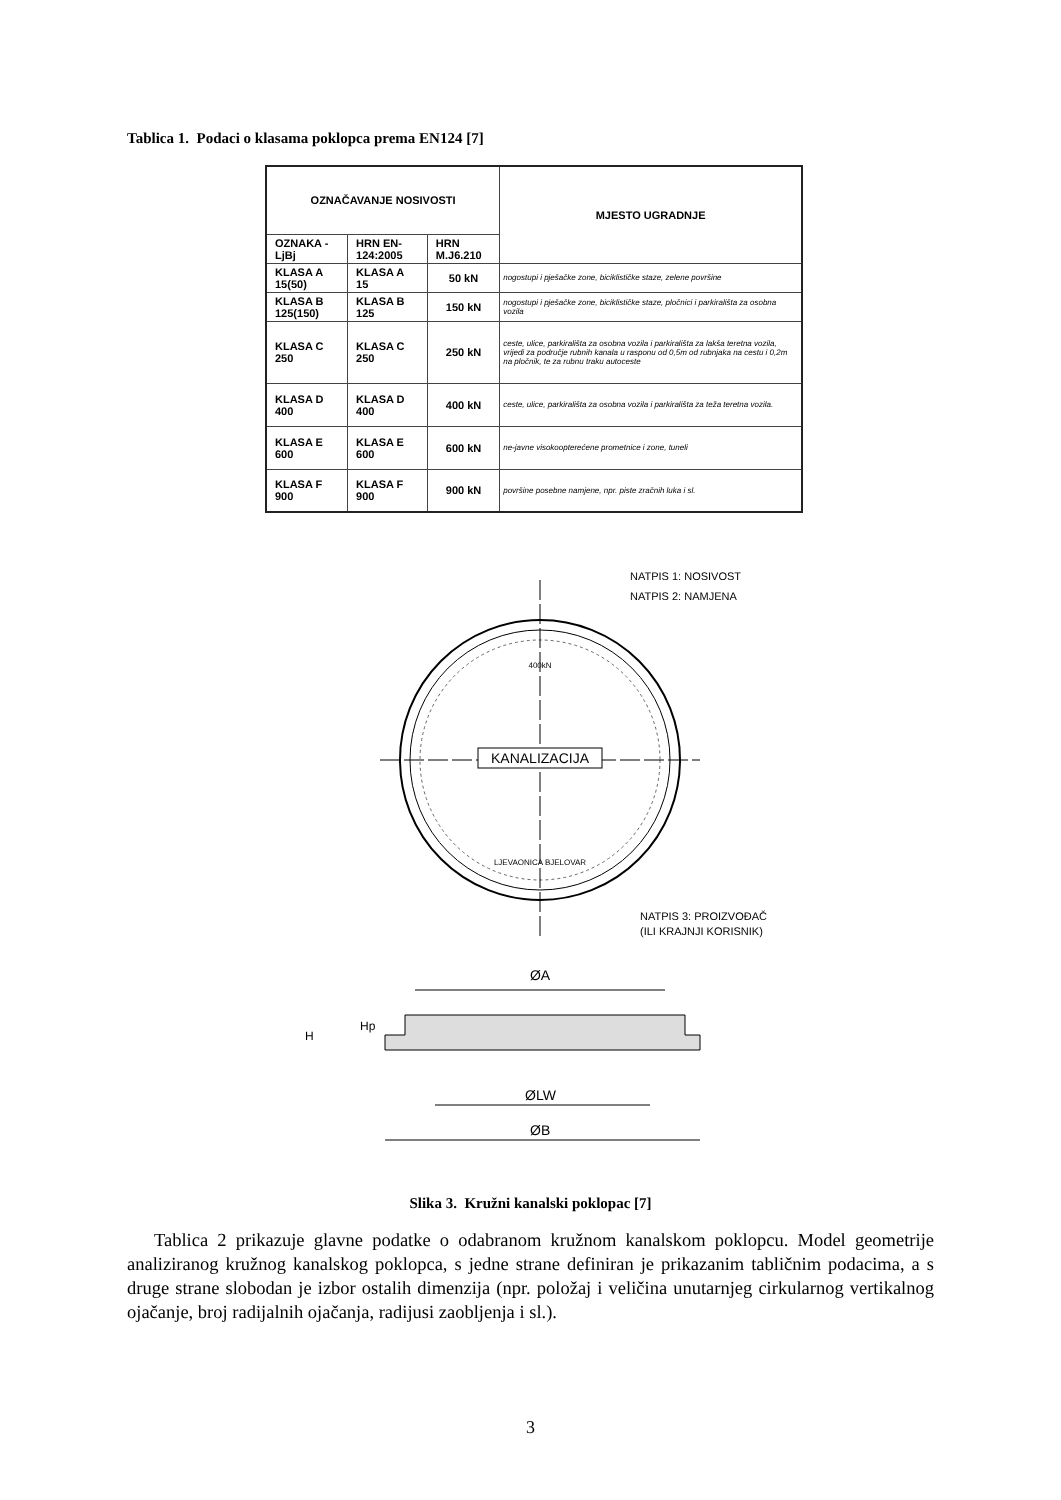Tablica 1. Podaci o klasama poklopca prema EN124 [7]
| OZNAČAVANJE NOSIVOSTI | | | MJESTO UGRADNJE |
| --- | --- | --- | --- |
| OZNAKA - LjBj | HRN EN-124:2005 | HRN M.J6.210 | |
| KLASA A 15(50) | KLASA A 15 | 50 kN | nogostupi i pješačke zone, biciklističke staze, zelene površine |
| KLASA B 125(150) | KLASA B 125 | 150 kN | nogostupi i pješačke zone, biciklističke staze, pločnici i parkirališta za osobna vozila |
| KLASA C 250 | KLASA C 250 | 250 kN | ceste, ulice, parkirališta za osobna vozila i parkirališta za lakša teretna vozila, vrijedi za područje rubnih kanala u rasponu od 0,5m od rubnjaka na cestu i 0,2m na pločnik, te za rubnu traku autoceste |
| KLASA D 400 | KLASA D 400 | 400 kN | ceste, ulice, parkirališta za osobna vozila i parkirališta za teža teretna vozila. |
| KLASA E 600 | KLASA E 600 | 600 kN | ne-javne visokoopterećene prometnice i zone, tuneli |
| KLASA F 900 | KLASA F 900 | 900 kN | površine posebne namjene, npr. piste zračnih luka i sl. |
KANALIZACIJA
400kN
LJEVAONICA BJELOVAR
NATPIS 1: NOSIVOST
NATPIS 2: NAMJENA
NATPIS 3: PROIZVOĐAČ
(ILI KRAJNJI KORISNIK)
ØA
Hp
H
ØLW
ØB
Slika 3. Kružni kanalski poklopac [7]
Tablica 2 prikazuje glavne podatke o odabranom kružnom kanalskom poklopcu. Model geometrije analiziranog kružnog kanalskog poklopca, s jedne strane definiran je prikazanim tabličnim podacima, a s druge strane slobodan je izbor ostalih dimenzija (npr. položaj i veličina unutarnjeg cirkularnog vertikalnog ojačanje, broj radijalnih ojačanja, radijusi zaobljenja i sl.).
3